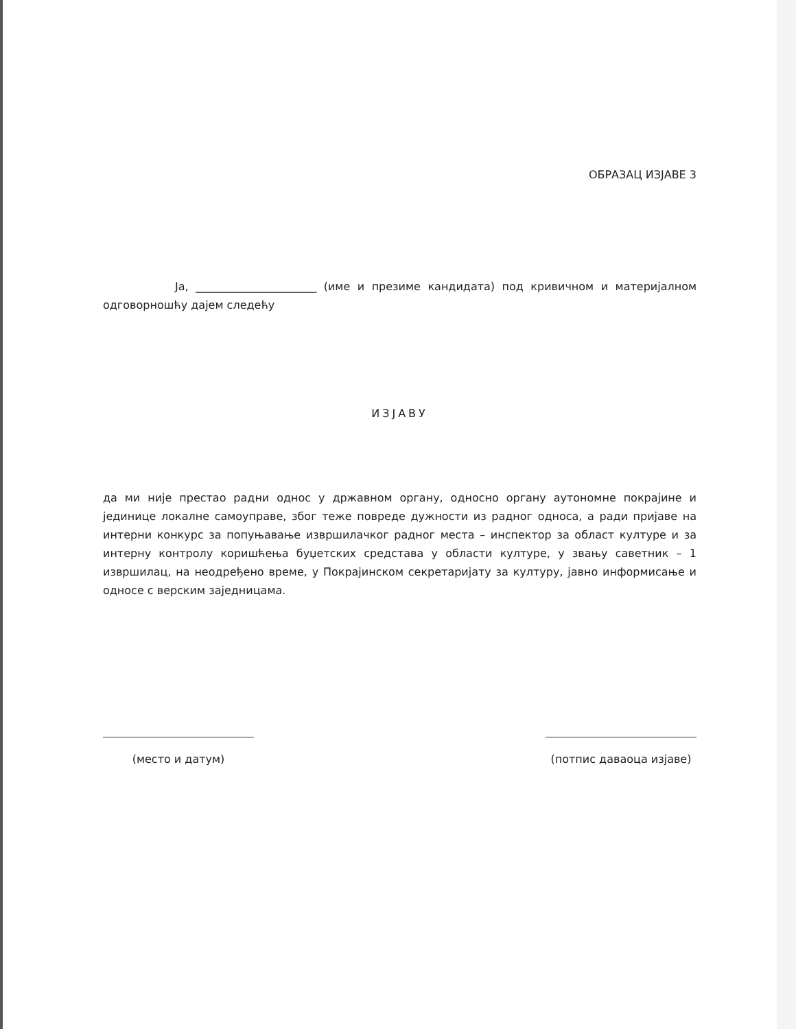ОБРАЗАЦ ИЗЈАВЕ 3
Ја, ______________________ (име и презиме кандидата) под кривичном и материјалном одговорношћу дајем следећу
ИЗЈАВУ
да ми није престао радни однос у државном органу, односно органу аутономне покрајине и јединице локалне самоуправе, због теже повреде дужности из радног односа, а ради пријаве на интерни конкурс за попуњавање извршилачког радног места – инспектор за област културе и за интерну контролу коришћења буџетских средстава у области културе, у звању саветник – 1 извршилац, на неодређено време, у Покрајинском секретаријату за културу, јавно информисање и односе с верским заједницама.
(место и датум) (потпис даваоца изјаве)